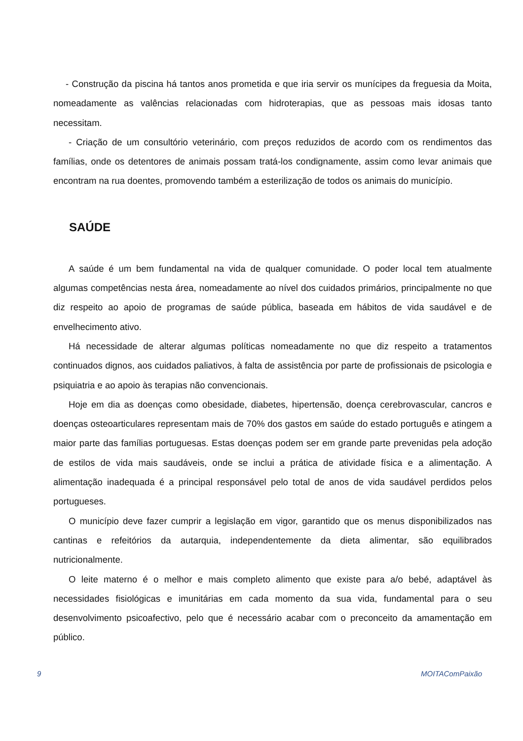- Construção da piscina há tantos anos prometida e que iria servir os munícipes da freguesia da Moita, nomeadamente as valências relacionadas com hidroterapias, que as pessoas mais idosas tanto necessitam.
- Criação de um consultório veterinário, com preços reduzidos de acordo com os rendimentos das famílias, onde os detentores de animais possam tratá-los condignamente, assim como levar animais que encontram na rua doentes, promovendo também a esterilização de todos os animais do município.
SAÚDE
A saúde é um bem fundamental na vida de qualquer comunidade. O poder local tem atualmente algumas competências nesta área, nomeadamente ao nível dos cuidados primários, principalmente no que diz respeito ao apoio de programas de saúde pública, baseada em hábitos de vida saudável e de envelhecimento ativo.
Há necessidade de alterar algumas políticas nomeadamente no que diz respeito a tratamentos continuados dignos, aos cuidados paliativos, à falta de assistência por parte de profissionais de psicologia e psiquiatria e ao apoio às terapias não convencionais.
Hoje em dia as doenças como obesidade, diabetes, hipertensão, doença cerebrovascular, cancros e doenças osteoarticulares representam mais de 70% dos gastos em saúde do estado português e atingem a maior parte das famílias portuguesas. Estas doenças podem ser em grande parte prevenidas pela adoção de estilos de vida mais saudáveis, onde se inclui a prática de atividade física e a alimentação. A alimentação inadequada é a principal responsável pelo total de anos de vida saudável perdidos pelos portugueses.
O município deve fazer cumprir a legislação em vigor, garantido que os menus disponibilizados nas cantinas e refeitórios da autarquia, independentemente da dieta alimentar, são equilibrados nutricionalmente.
O leite materno é o melhor e mais completo alimento que existe para a/o bebé, adaptável às necessidades fisiológicas e imunitárias em cada momento da sua vida, fundamental para o seu desenvolvimento psicoafectivo, pelo que é necessário acabar com o preconceito da amamentação em público.
9 MOITAComPaixão